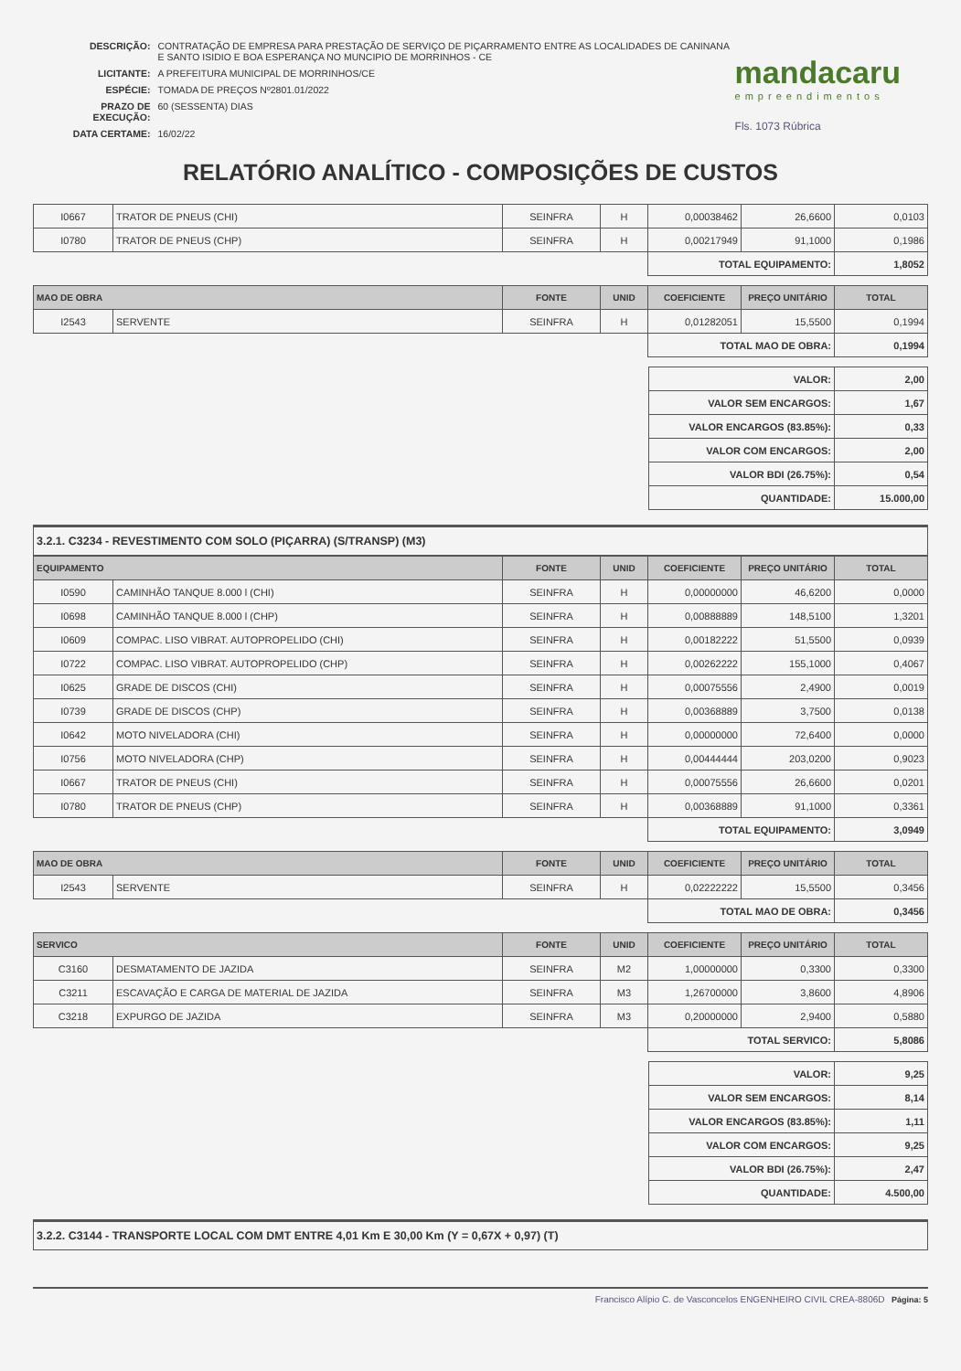| DESCRIÇÃO: | CONTRATAÇÃO DE EMPRESA PARA PRESTAÇÃO DE SERVIÇO DE PIÇARRAMENTO ENTRE AS LOCALIDADES DE CANINANA E SANTO ISIDIO E BOA ESPERANÇA NO MUNCIPIO DE MORRINHOS - CE |
| LICITANTE: | A PREFEITURA MUNICIPAL DE MORRINHOS/CE |
| ESPÉCIE: | TOMADA DE PREÇOS Nº2801.01/2022 |
| PRAZO DE EXECUÇÃO: | 60 (SESSENTA) DIAS |
| DATA CERTAME: | 16/02/22 |
mandacaru
empreendimentos
Fls. 1073 Rúbrica
RELATÓRIO ANALÍTICO - COMPOSIÇÕES DE CUSTOS
| I0667 | TRATOR DE PNEUS (CHI) | SEINFRA | H | 0,00038462 | 26,6600 | 0,0103 |
| I0780 | TRATOR DE PNEUS (CHP) | SEINFRA | H | 0,00217949 | 91,1000 | 0,1986 |
| | | | | TOTAL EQUIPAMENTO: | | 1,8052 |
| MAO DE OBRA | | FONTE | UNID | COEFICIENTE | PREÇO UNITÁRIO | TOTAL |
| --- | --- | --- | --- | --- | --- | --- |
| I2543 | SERVENTE | SEINFRA | H | 0,01282051 | 15,5500 | 0,1994 |
| | | | | TOTAL MAO DE OBRA: | | 0,1994 |
| | VALOR: | 2,00 |
| | VALOR SEM ENCARGOS: | 1,67 |
| | VALOR ENCARGOS (83.85%): | 0,33 |
| | VALOR COM ENCARGOS: | 2,00 |
| | VALOR BDI (26.75%): | 0,54 |
| | QUANTIDADE: | 15.000,00 |
3.2.1. C3234 - REVESTIMENTO COM SOLO (PIÇARRA) (S/TRANSP) (M3)
| EQUIPAMENTO | | FONTE | UNID | COEFICIENTE | PREÇO UNITÁRIO | TOTAL |
| --- | --- | --- | --- | --- | --- | --- |
| I0590 | CAMINHÃO TANQUE 8.000 l (CHI) | SEINFRA | H | 0,00000000 | 46,6200 | 0,0000 |
| I0698 | CAMINHÃO TANQUE 8.000 l (CHP) | SEINFRA | H | 0,00888889 | 148,5100 | 1,3201 |
| I0609 | COMPAC. LISO VIBRAT. AUTOPROPELIDO (CHI) | SEINFRA | H | 0,00182222 | 51,5500 | 0,0939 |
| I0722 | COMPAC. LISO VIBRAT. AUTOPROPELIDO (CHP) | SEINFRA | H | 0,00262222 | 155,1000 | 0,4067 |
| I0625 | GRADE DE DISCOS (CHI) | SEINFRA | H | 0,00075556 | 2,4900 | 0,0019 |
| I0739 | GRADE DE DISCOS (CHP) | SEINFRA | H | 0,00368889 | 3,7500 | 0,0138 |
| I0642 | MOTO NIVELADORA (CHI) | SEINFRA | H | 0,00000000 | 72,6400 | 0,0000 |
| I0756 | MOTO NIVELADORA (CHP) | SEINFRA | H | 0,00444444 | 203,0200 | 0,9023 |
| I0667 | TRATOR DE PNEUS (CHI) | SEINFRA | H | 0,00075556 | 26,6600 | 0,0201 |
| I0780 | TRATOR DE PNEUS (CHP) | SEINFRA | H | 0,00368889 | 91,1000 | 0,3361 |
| | | | | TOTAL EQUIPAMENTO: | | 3,0949 |
| MAO DE OBRA | | FONTE | UNID | COEFICIENTE | PREÇO UNITÁRIO | TOTAL |
| --- | --- | --- | --- | --- | --- | --- |
| I2543 | SERVENTE | SEINFRA | H | 0,02222222 | 15,5500 | 0,3456 |
| | | | | TOTAL MAO DE OBRA: | | 0,3456 |
| SERVICO | | FONTE | UNID | COEFICIENTE | PREÇO UNITÁRIO | TOTAL |
| --- | --- | --- | --- | --- | --- | --- |
| C3160 | DESMATAMENTO DE JAZIDA | SEINFRA | M2 | 1,00000000 | 0,3300 | 0,3300 |
| C3211 | ESCAVAÇÃO E CARGA DE MATERIAL DE JAZIDA | SEINFRA | M3 | 1,26700000 | 3,8600 | 4,8906 |
| C3218 | EXPURGO DE JAZIDA | SEINFRA | M3 | 0,20000000 | 2,9400 | 0,5880 |
| | | | | TOTAL SERVICO: | | 5,8086 |
| | VALOR: | 9,25 |
| | VALOR SEM ENCARGOS: | 8,14 |
| | VALOR ENCARGOS (83.85%): | 1,11 |
| | VALOR COM ENCARGOS: | 9,25 |
| | VALOR BDI (26.75%): | 2,47 |
| | QUANTIDADE: | 4.500,00 |
3.2.2. C3144 - TRANSPORTE LOCAL COM DMT ENTRE 4,01 Km E 30,00 Km (Y = 0,67X + 0,97) (T)
Francisco Alípio C. de Vasconcelos ENGENHEIRO CIVIL CREA-8806D Página: 5